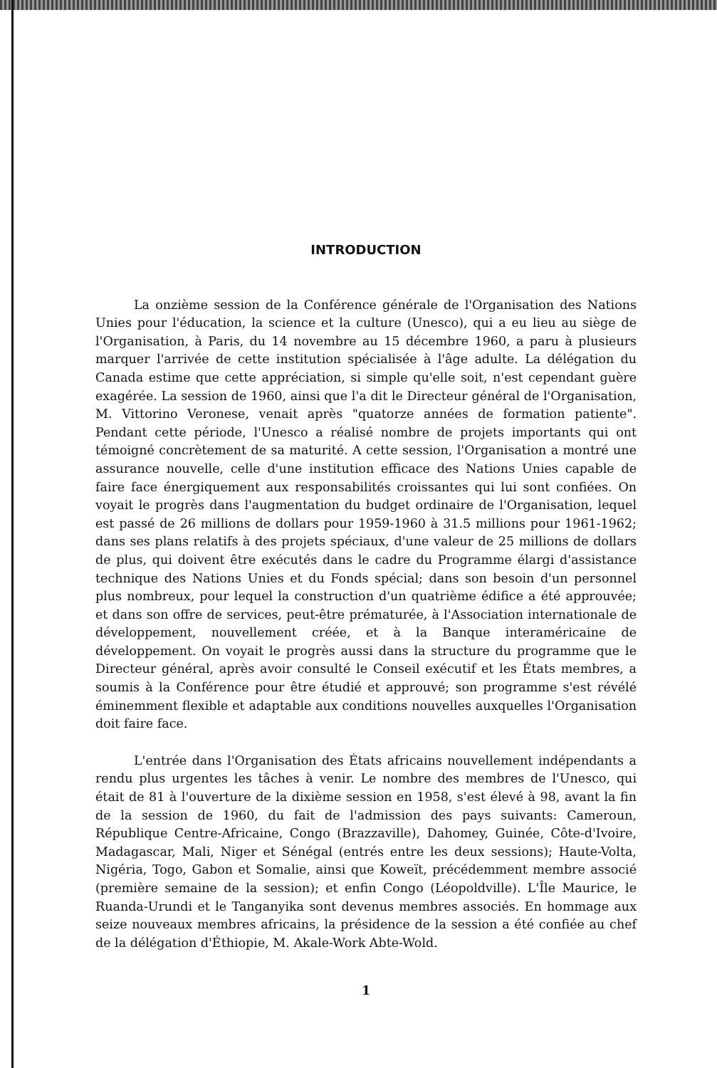INTRODUCTION
La onzième session de la Conférence générale de l'Organisation des Nations Unies pour l'éducation, la science et la culture (Unesco), qui a eu lieu au siège de l'Organisation, à Paris, du 14 novembre au 15 décembre 1960, a paru à plusieurs marquer l'arrivée de cette institution spécialisée à l'âge adulte. La délégation du Canada estime que cette appréciation, si simple qu'elle soit, n'est cependant guère exagérée. La session de 1960, ainsi que l'a dit le Directeur général de l'Organisation, M. Vittorino Veronese, venait après "quatorze années de formation patiente". Pendant cette période, l'Unesco a réalisé nombre de projets importants qui ont témoigné concrètement de sa maturité. A cette session, l'Organisation a montré une assurance nouvelle, celle d'une institution efficace des Nations Unies capable de faire face énergiquement aux responsabilités croissantes qui lui sont confiées. On voyait le progrès dans l'augmentation du budget ordinaire de l'Organisation, lequel est passé de 26 millions de dollars pour 1959-1960 à 31.5 millions pour 1961-1962; dans ses plans relatifs à des projets spéciaux, d'une valeur de 25 millions de dollars de plus, qui doivent être exécutés dans le cadre du Programme élargi d'assistance technique des Nations Unies et du Fonds spécial; dans son besoin d'un personnel plus nombreux, pour lequel la construction d'un quatrième édifice a été approuvée; et dans son offre de services, peut-être prématurée, à l'Association internationale de développement, nouvellement créée, et à la Banque interaméricaine de développement. On voyait le progrès aussi dans la structure du programme que le Directeur général, après avoir consulté le Conseil exécutif et les États membres, a soumis à la Conférence pour être étudié et approuvé; son programme s'est révélé éminemment flexible et adaptable aux conditions nouvelles auxquelles l'Organisation doit faire face.
L'entrée dans l'Organisation des États africains nouvellement indépendants a rendu plus urgentes les tâches à venir. Le nombre des membres de l'Unesco, qui était de 81 à l'ouverture de la dixième session en 1958, s'est élevé à 98, avant la fin de la session de 1960, du fait de l'admission des pays suivants: Cameroun, République Centre-Africaine, Congo (Brazzaville), Dahomey, Guinée, Côte-d'Ivoire, Madagascar, Mali, Niger et Sénégal (entrés entre les deux sessions); Haute-Volta, Nigéria, Togo, Gabon et Somalie, ainsi que Koweït, précédemment membre associé (première semaine de la session); et enfin Congo (Léopoldville). L'Île Maurice, le Ruanda-Urundi et le Tanganyika sont devenus membres associés. En hommage aux seize nouveaux membres africains, la présidence de la session a été confiée au chef de la délégation d'Éthiopie, M. Akale-Work Abte-Wold.
1